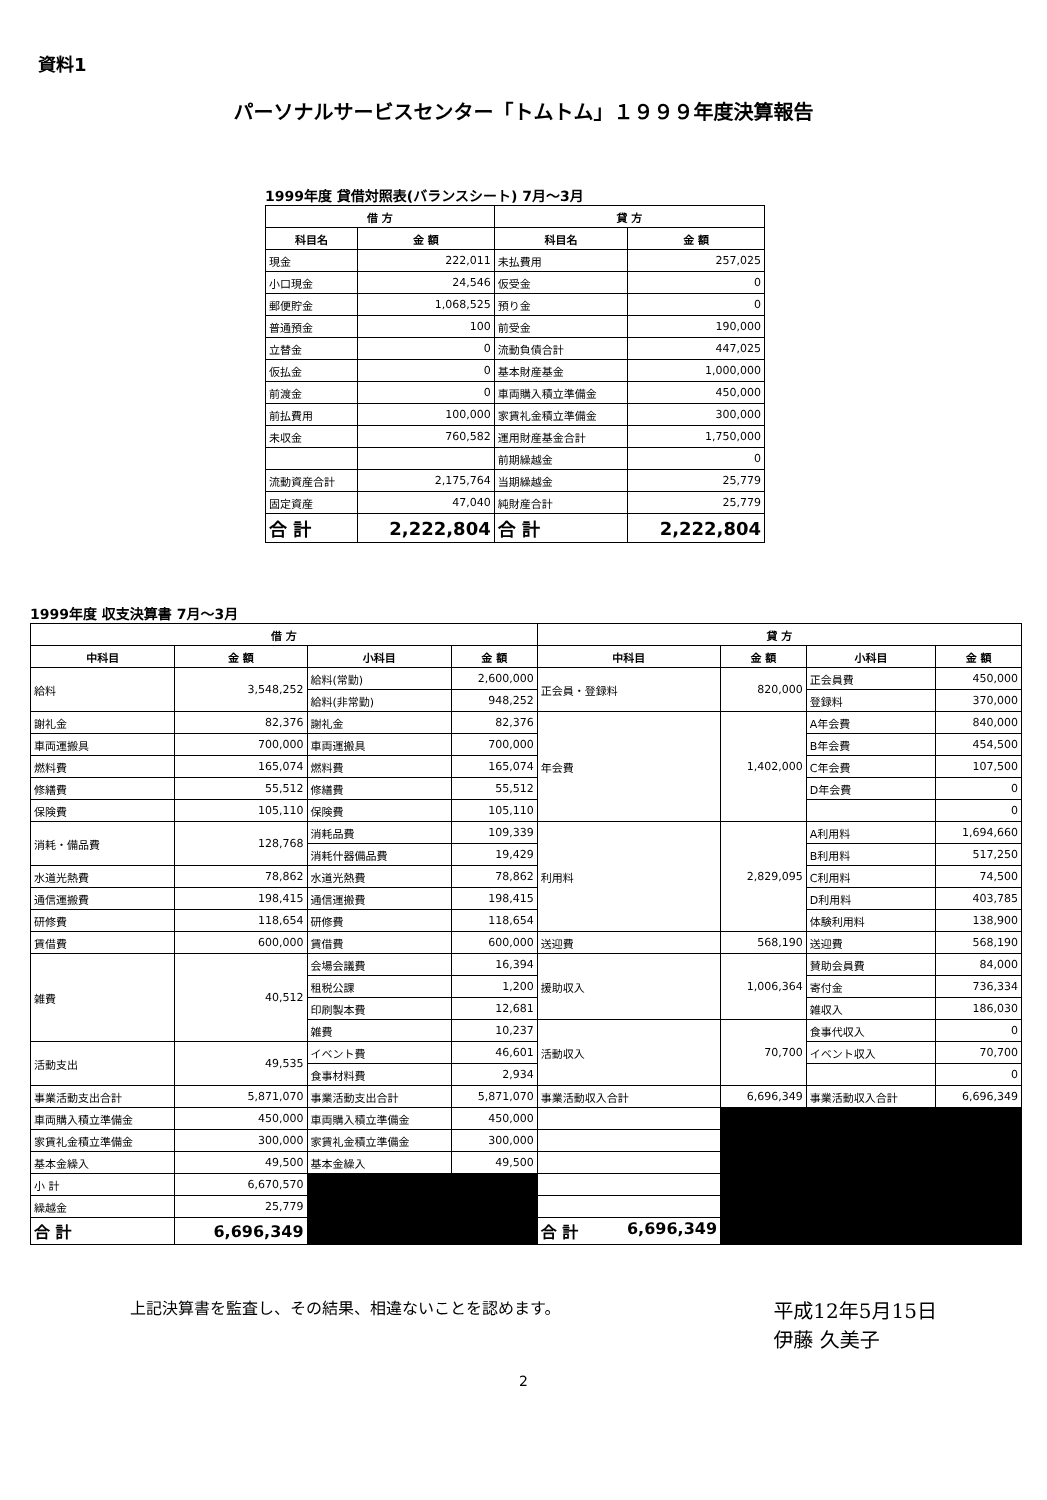資料1
パーソナルサービスセンター「トムトム」１９９９年度決算報告
1999年度 貸借対照表(バランスシート) 7月～3月
| 借 方 | | 貸 方 | |
| --- | --- | --- | --- |
| 科目名 | 金 額 | 科目名 | 金 額 |
| 現金 | 222,011 | 未払費用 | 257,025 |
| 小口現金 | 24,546 | 仮受金 | 0 |
| 郵便貯金 | 1,068,525 | 預り金 | 0 |
| 普通預金 | 100 | 前受金 | 190,000 |
| 立替金 | 0 | 流動負債合計 | 447,025 |
| 仮払金 | 0 | 基本財産基金 | 1,000,000 |
| 前渡金 | 0 | 車両購入積立準備金 | 450,000 |
| 前払費用 | 100,000 | 家賃礼金積立準備金 | 300,000 |
| 未収金 | 760,582 | 運用財産基金合計 | 1,750,000 |
| | | 前期繰越金 | 0 |
| 流動資産合計 | 2,175,764 | 当期繰越金 | 25,779 |
| 固定資産 | 47,040 | 純財産合計 | 25,779 |
| 合 計 | 2,222,804 | 合 計 | 2,222,804 |
1999年度 収支決算書 7月～3月
| 借 方 | | | | 貸 方 | | | |
| --- | --- | --- | --- | --- | --- | --- | --- |
| 中科目 | 金 額 | 小科目 | 金 額 | 中科目 | 金 額 | 小科目 | 金 額 |
| 給料 | 3,548,252 | 給料(常勤) | 2,600,000 | 正会員・登録料 | 820,000 | 正会員費 | 450,000 |
| | | 給料(非常勤) | 948,252 | | | 登録料 | 370,000 |
| 謝礼金 | 82,376 | 謝礼金 | 82,376 | 年会費 | 1,402,000 | A年会費 | 840,000 |
| 車両運搬具 | 700,000 | 車両運搬具 | 700,000 | | | B年会費 | 454,500 |
| 燃料費 | 165,074 | 燃料費 | 165,074 | | | C年会費 | 107,500 |
| 修繕費 | 55,512 | 修繕費 | 55,512 | | | D年会費 | 0 |
| 保険費 | 105,110 | 保険費 | 105,110 | | | | 0 |
| 消耗・備品費 | 128,768 | 消耗品費 | 109,339 | 利用料 | 2,829,095 | A利用料 | 1,694,660 |
| | | 消耗什器備品費 | 19,429 | | | B利用料 | 517,250 |
| 水道光熱費 | 78,862 | 水道光熱費 | 78,862 | | | C利用料 | 74,500 |
| 通信運搬費 | 198,415 | 通信運搬費 | 198,415 | | | D利用料 | 403,785 |
| 研修費 | 118,654 | 研修費 | 118,654 | | | 体験利用料 | 138,900 |
| 賃借費 | 600,000 | 賃借費 | 600,000 | 送迎費 | 568,190 | 送迎費 | 568,190 |
| 雑費 | 40,512 | 会場会議費 | 16,394 | 援助収入 | 1,006,364 | 賛助会員費 | 84,000 |
| | | 租税公課 | 1,200 | | | 寄付金 | 736,334 |
| | | 印刷製本費 | 12,681 | | | 雑収入 | 186,030 |
| | | 雑費 | 10,237 | 活動収入 | 70,700 | 食事代収入 | 0 |
| 活動支出 | 49,535 | イベント費 | 46,601 | | | イベント収入 | 70,700 |
| | | 食事材料費 | 2,934 | | | | 0 |
| 事業活動支出合計 | 5,871,070 | 事業活動支出合計 | 5,871,070 | 事業活動収入合計 | 6,696,349 | 事業活動収入合計 | 6,696,349 |
| 車両購入積立準備金 | 450,000 | 車両購入積立準備金 | 450,000 | | | | |
| 家賃礼金積立準備金 | 300,000 | 家賃礼金積立準備金 | 300,000 | | | | |
| 基本金繰入 | 49,500 | 基本金繰入 | 49,500 | | | | |
| 小 計 | 6,670,570 | | | | | | |
| 繰越金 | 25,779 | | | | | | |
| 合 計 | 6,696,349 | | | 合 計 6,696,349 | | | |
上記決算書を監査し、その結果、相違ないことを認めます。 平成12年5月15日
伊藤 久美子
2